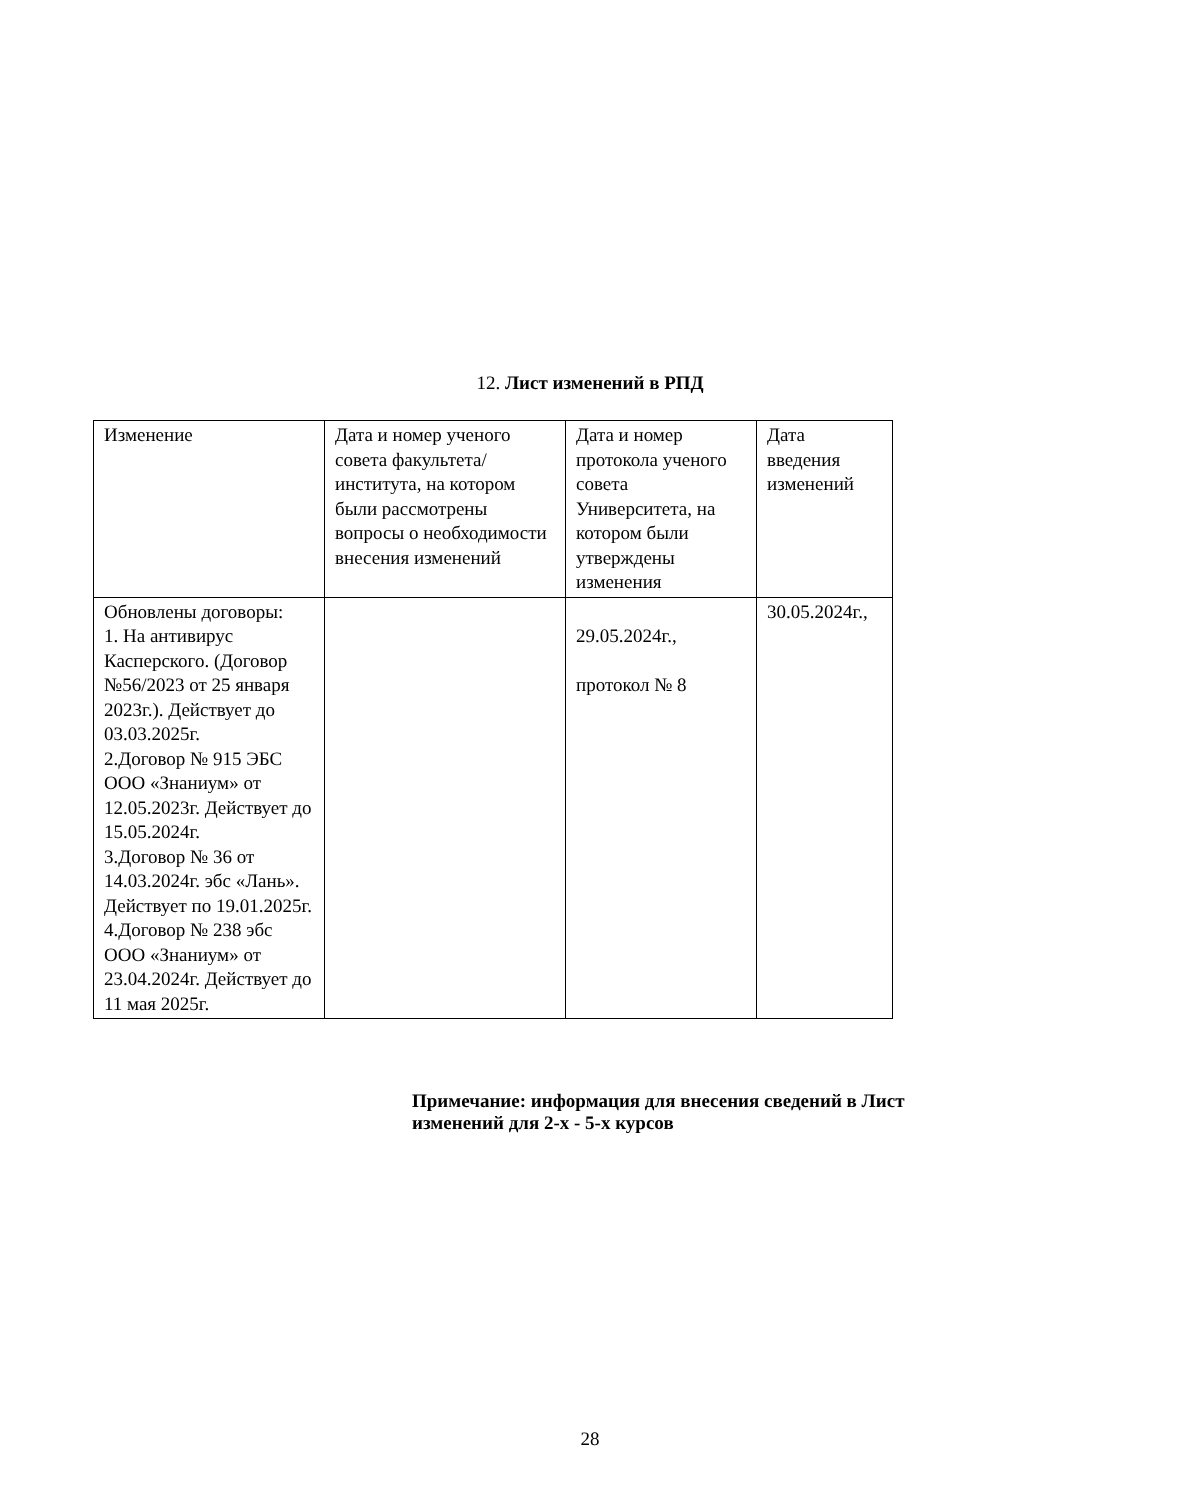12. Лист изменений в РПД
| Изменение | Дата и номер ученого совета факультета/института, на котором были рассмотрены вопросы о необходимости внесения изменений | Дата и номер протокола ученого совета Университета, на котором были утверждены изменения | Дата введения изменений |
| --- | --- | --- | --- |
| Обновлены договоры: 1. На антивирус Касперского. (Договор №56/2023 от 25 января 2023г.). Действует до 03.03.2025г. 2.Договор № 915 ЭБС ООО «Знаниум» от 12.05.2023г. Действует до 15.05.2024г. 3.Договор № 36 от 14.03.2024г. эбс «Лань». Действует по 19.01.2025г. 4.Договор № 238 эбс ООО «Знаниум» от 23.04.2024г. Действует до 11 мая 2025г. | | 29.05.2024г., протокол № 8 | 30.05.2024г., |
Примечание: информация для внесения сведений в Лист изменений для 2-х - 5-х курсов
28